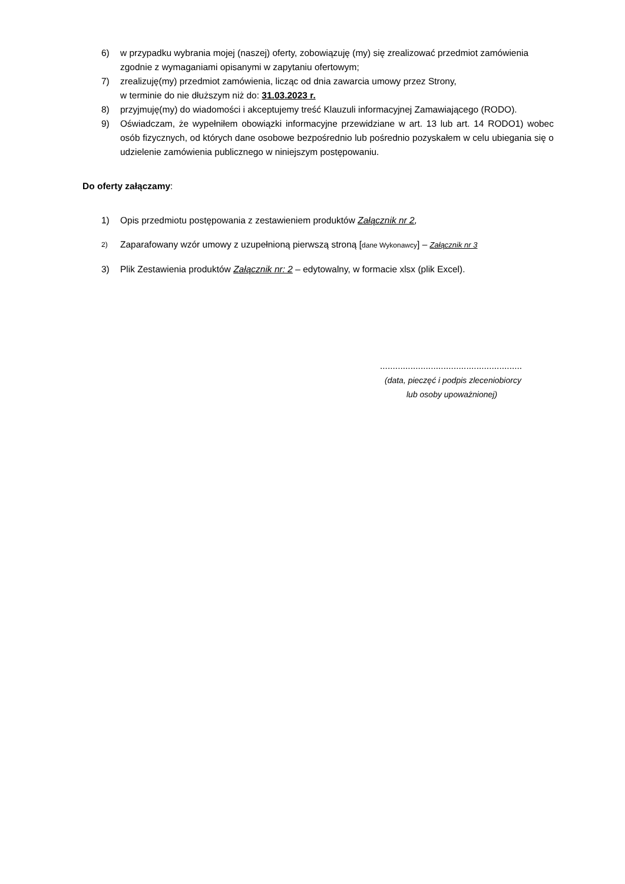6) w przypadku wybrania mojej (naszej) oferty, zobowiązuję (my) się zrealizować przedmiot zamówienia zgodnie z wymaganiami opisanymi w zapytaniu ofertowym;
7) zrealizuję(my) przedmiot zamówienia, licząc od dnia zawarcia umowy przez Strony,
w terminie do nie dłuższym niż do: 31.03.2023 r.
8) przyjmuję(my) do wiadomości i akceptujemy treść Klauzuli informacyjnej Zamawiającego (RODO).
9) Oświadczam, że wypełniłem obowiązki informacyjne przewidziane w art. 13 lub art. 14 RODO1) wobec osób fizycznych, od których dane osobowe bezpośrednio lub pośrednio pozyskałem w celu ubiegania się o udzielenie zamówienia publicznego w niniejszym postępowaniu.
Do oferty załączamy:
1) Opis przedmiotu postępowania z zestawieniem produktów Załącznik nr 2,
2) Zaparafowany wzór umowy z uzupełnioną pierwszą stroną [dane Wykonawcy] – Załącznik nr 3
3) Plik Zestawienia produktów Załącznik nr: 2 – edytowalny, w formacie xlsx (plik Excel).
........................................................
(data, pieczęć i podpis zleceniobiorcy
lub osoby upoważnionej)